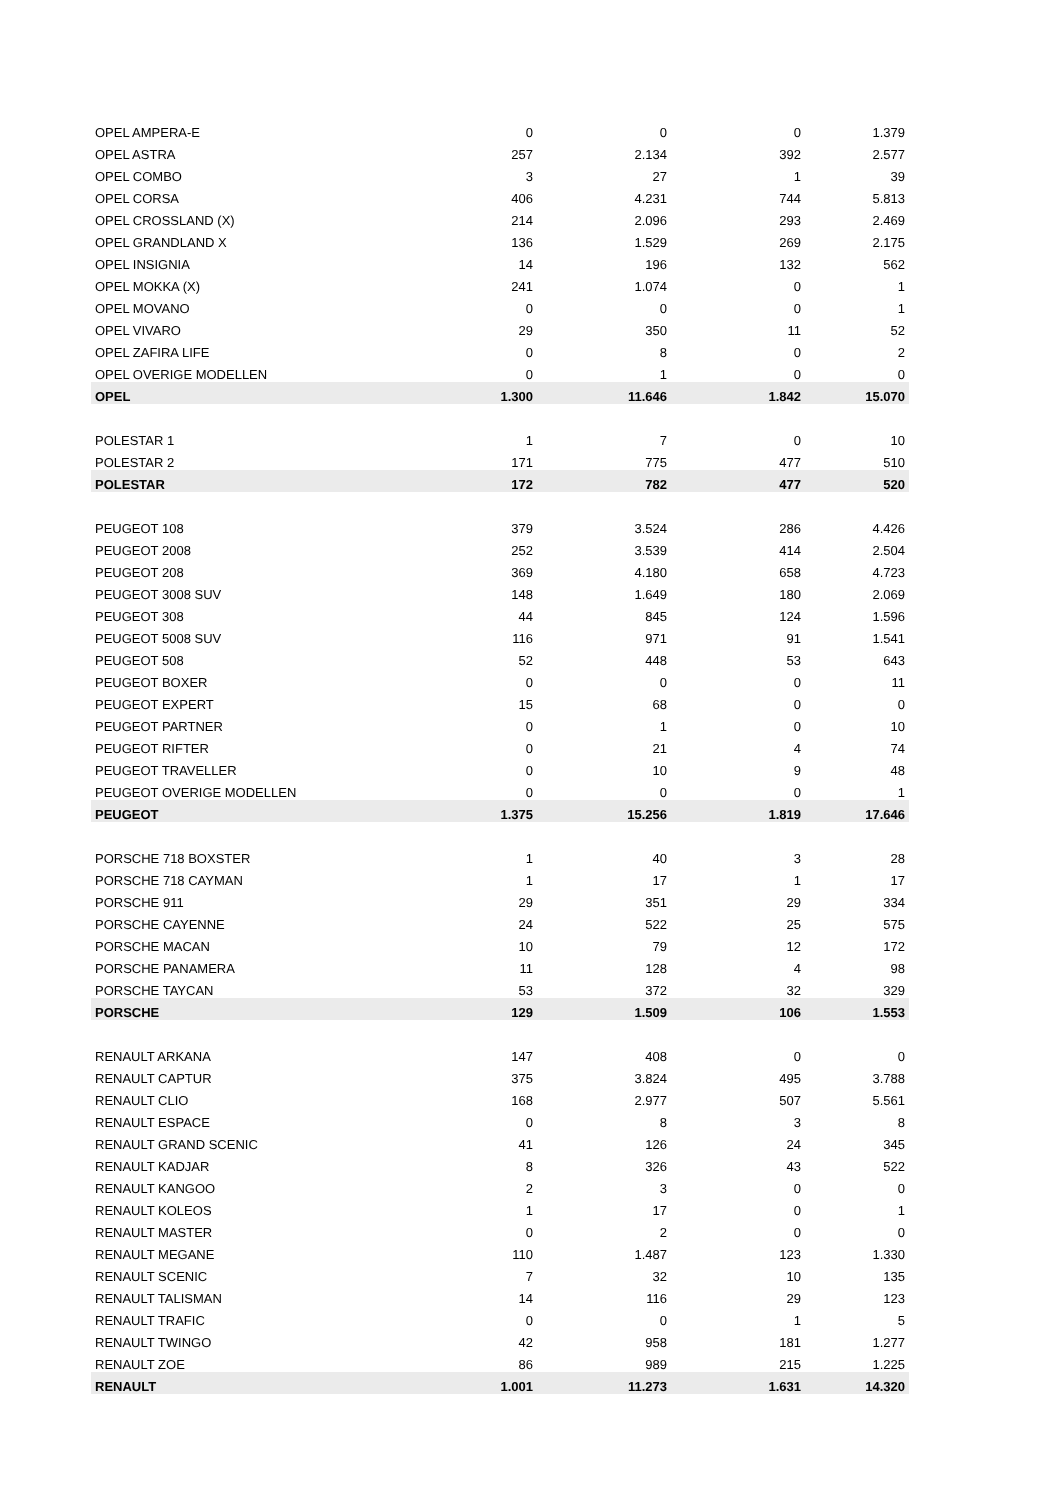| OPEL AMPERA-E | 0 | 0 | 0 | 1.379 |
| OPEL ASTRA | 257 | 2.134 | 392 | 2.577 |
| OPEL COMBO | 3 | 27 | 1 | 39 |
| OPEL CORSA | 406 | 4.231 | 744 | 5.813 |
| OPEL CROSSLAND (X) | 214 | 2.096 | 293 | 2.469 |
| OPEL GRANDLAND X | 136 | 1.529 | 269 | 2.175 |
| OPEL INSIGNIA | 14 | 196 | 132 | 562 |
| OPEL MOKKA (X) | 241 | 1.074 | 0 | 1 |
| OPEL MOVANO | 0 | 0 | 0 | 1 |
| OPEL VIVARO | 29 | 350 | 11 | 52 |
| OPEL ZAFIRA LIFE | 0 | 8 | 0 | 2 |
| OPEL OVERIGE MODELLEN | 0 | 1 | 0 | 0 |
| OPEL | 1.300 | 11.646 | 1.842 | 15.070 |
| POLESTAR 1 | 1 | 7 | 0 | 10 |
| POLESTAR 2 | 171 | 775 | 477 | 510 |
| POLESTAR | 172 | 782 | 477 | 520 |
| PEUGEOT 108 | 379 | 3.524 | 286 | 4.426 |
| PEUGEOT 2008 | 252 | 3.539 | 414 | 2.504 |
| PEUGEOT 208 | 369 | 4.180 | 658 | 4.723 |
| PEUGEOT 3008 SUV | 148 | 1.649 | 180 | 2.069 |
| PEUGEOT 308 | 44 | 845 | 124 | 1.596 |
| PEUGEOT 5008 SUV | 116 | 971 | 91 | 1.541 |
| PEUGEOT 508 | 52 | 448 | 53 | 643 |
| PEUGEOT BOXER | 0 | 0 | 0 | 11 |
| PEUGEOT EXPERT | 15 | 68 | 0 | 0 |
| PEUGEOT PARTNER | 0 | 1 | 0 | 10 |
| PEUGEOT RIFTER | 0 | 21 | 4 | 74 |
| PEUGEOT TRAVELLER | 0 | 10 | 9 | 48 |
| PEUGEOT OVERIGE MODELLEN | 0 | 0 | 0 | 1 |
| PEUGEOT | 1.375 | 15.256 | 1.819 | 17.646 |
| PORSCHE 718 BOXSTER | 1 | 40 | 3 | 28 |
| PORSCHE 718 CAYMAN | 1 | 17 | 1 | 17 |
| PORSCHE 911 | 29 | 351 | 29 | 334 |
| PORSCHE CAYENNE | 24 | 522 | 25 | 575 |
| PORSCHE MACAN | 10 | 79 | 12 | 172 |
| PORSCHE PANAMERA | 11 | 128 | 4 | 98 |
| PORSCHE TAYCAN | 53 | 372 | 32 | 329 |
| PORSCHE | 129 | 1.509 | 106 | 1.553 |
| RENAULT ARKANA | 147 | 408 | 0 | 0 |
| RENAULT CAPTUR | 375 | 3.824 | 495 | 3.788 |
| RENAULT CLIO | 168 | 2.977 | 507 | 5.561 |
| RENAULT ESPACE | 0 | 8 | 3 | 8 |
| RENAULT GRAND SCENIC | 41 | 126 | 24 | 345 |
| RENAULT KADJAR | 8 | 326 | 43 | 522 |
| RENAULT KANGOO | 2 | 3 | 0 | 0 |
| RENAULT KOLEOS | 1 | 17 | 0 | 1 |
| RENAULT MASTER | 0 | 2 | 0 | 0 |
| RENAULT MEGANE | 110 | 1.487 | 123 | 1.330 |
| RENAULT SCENIC | 7 | 32 | 10 | 135 |
| RENAULT TALISMAN | 14 | 116 | 29 | 123 |
| RENAULT TRAFIC | 0 | 0 | 1 | 5 |
| RENAULT TWINGO | 42 | 958 | 181 | 1.277 |
| RENAULT ZOE | 86 | 989 | 215 | 1.225 |
| RENAULT | 1.001 | 11.273 | 1.631 | 14.320 |